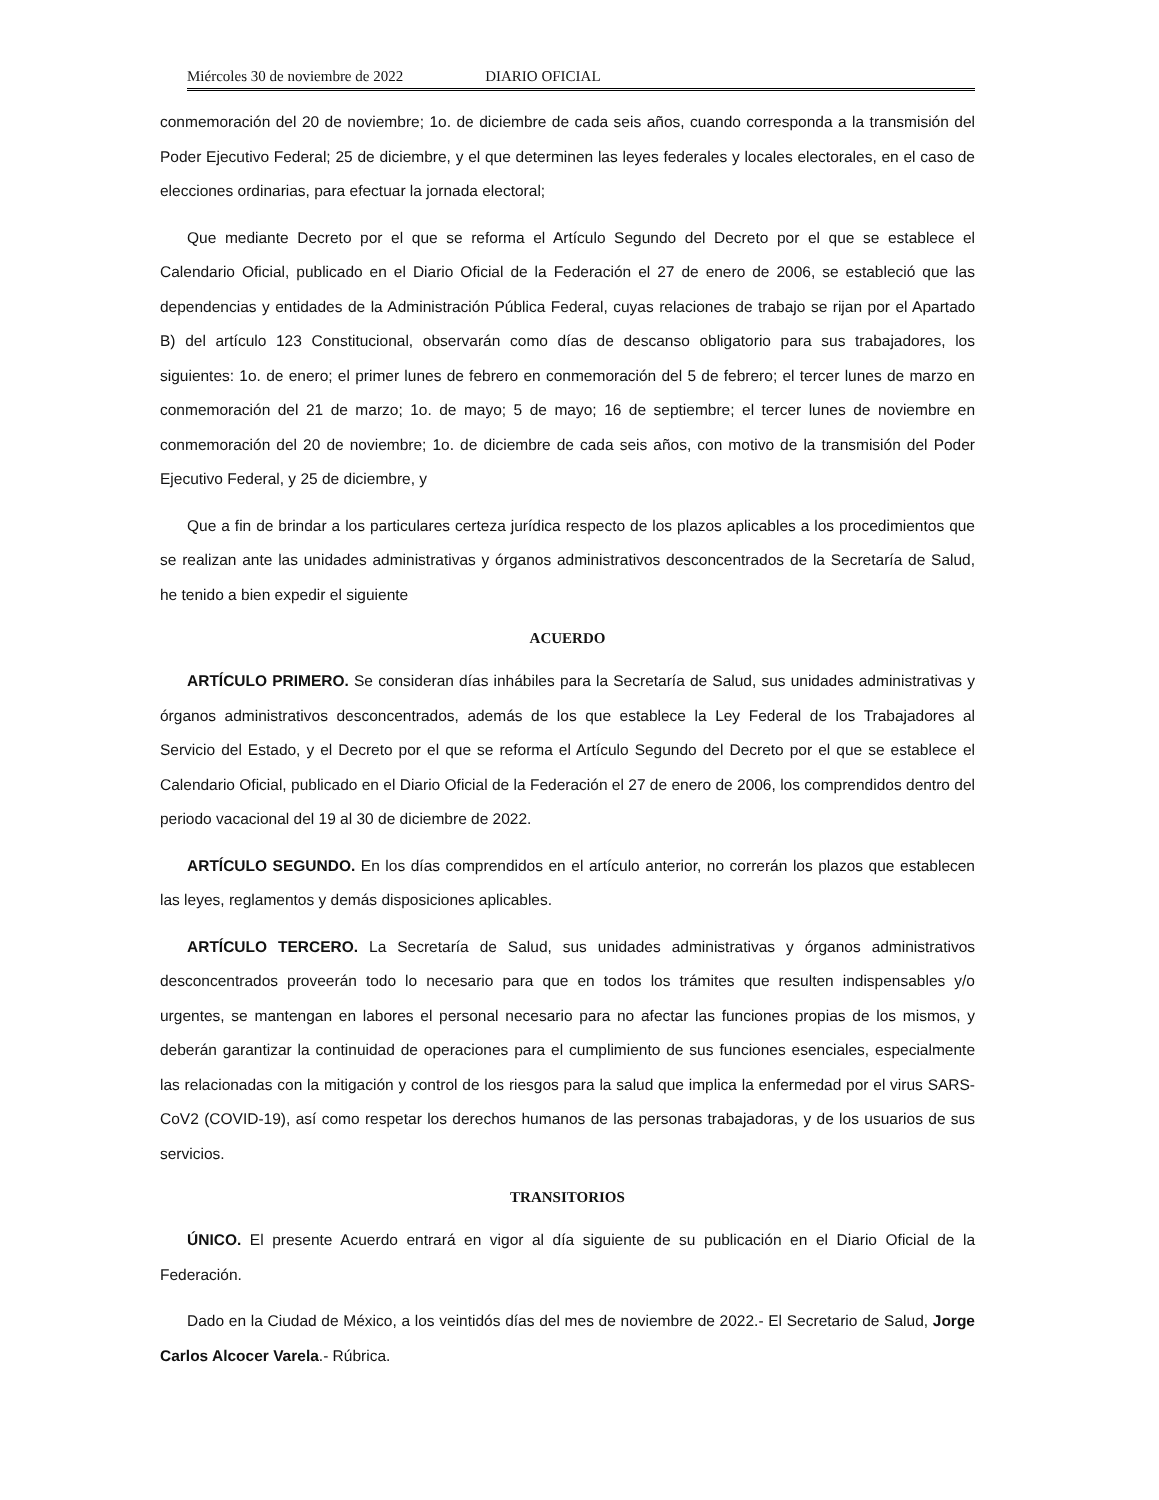Miércoles 30 de noviembre de 2022 DIARIO OFICIAL
conmemoración del 20 de noviembre; 1o. de diciembre de cada seis años, cuando corresponda a la transmisión del Poder Ejecutivo Federal; 25 de diciembre, y el que determinen las leyes federales y locales electorales, en el caso de elecciones ordinarias, para efectuar la jornada electoral;
Que mediante Decreto por el que se reforma el Artículo Segundo del Decreto por el que se establece el Calendario Oficial, publicado en el Diario Oficial de la Federación el 27 de enero de 2006, se estableció que las dependencias y entidades de la Administración Pública Federal, cuyas relaciones de trabajo se rijan por el Apartado B) del artículo 123 Constitucional, observarán como días de descanso obligatorio para sus trabajadores, los siguientes: 1o. de enero; el primer lunes de febrero en conmemoración del 5 de febrero; el tercer lunes de marzo en conmemoración del 21 de marzo; 1o. de mayo; 5 de mayo; 16 de septiembre; el tercer lunes de noviembre en conmemoración del 20 de noviembre; 1o. de diciembre de cada seis años, con motivo de la transmisión del Poder Ejecutivo Federal, y 25 de diciembre, y
Que a fin de brindar a los particulares certeza jurídica respecto de los plazos aplicables a los procedimientos que se realizan ante las unidades administrativas y órganos administrativos desconcentrados de la Secretaría de Salud, he tenido a bien expedir el siguiente
ACUERDO
ARTÍCULO PRIMERO. Se consideran días inhábiles para la Secretaría de Salud, sus unidades administrativas y órganos administrativos desconcentrados, además de los que establece la Ley Federal de los Trabajadores al Servicio del Estado, y el Decreto por el que se reforma el Artículo Segundo del Decreto por el que se establece el Calendario Oficial, publicado en el Diario Oficial de la Federación el 27 de enero de 2006, los comprendidos dentro del periodo vacacional del 19 al 30 de diciembre de 2022.
ARTÍCULO SEGUNDO. En los días comprendidos en el artículo anterior, no correrán los plazos que establecen las leyes, reglamentos y demás disposiciones aplicables.
ARTÍCULO TERCERO. La Secretaría de Salud, sus unidades administrativas y órganos administrativos desconcentrados proveerán todo lo necesario para que en todos los trámites que resulten indispensables y/o urgentes, se mantengan en labores el personal necesario para no afectar las funciones propias de los mismos, y deberán garantizar la continuidad de operaciones para el cumplimiento de sus funciones esenciales, especialmente las relacionadas con la mitigación y control de los riesgos para la salud que implica la enfermedad por el virus SARS-CoV2 (COVID-19), así como respetar los derechos humanos de las personas trabajadoras, y de los usuarios de sus servicios.
TRANSITORIOS
ÚNICO. El presente Acuerdo entrará en vigor al día siguiente de su publicación en el Diario Oficial de la Federación.
Dado en la Ciudad de México, a los veintidós días del mes de noviembre de 2022.- El Secretario de Salud, Jorge Carlos Alcocer Varela.- Rúbrica.